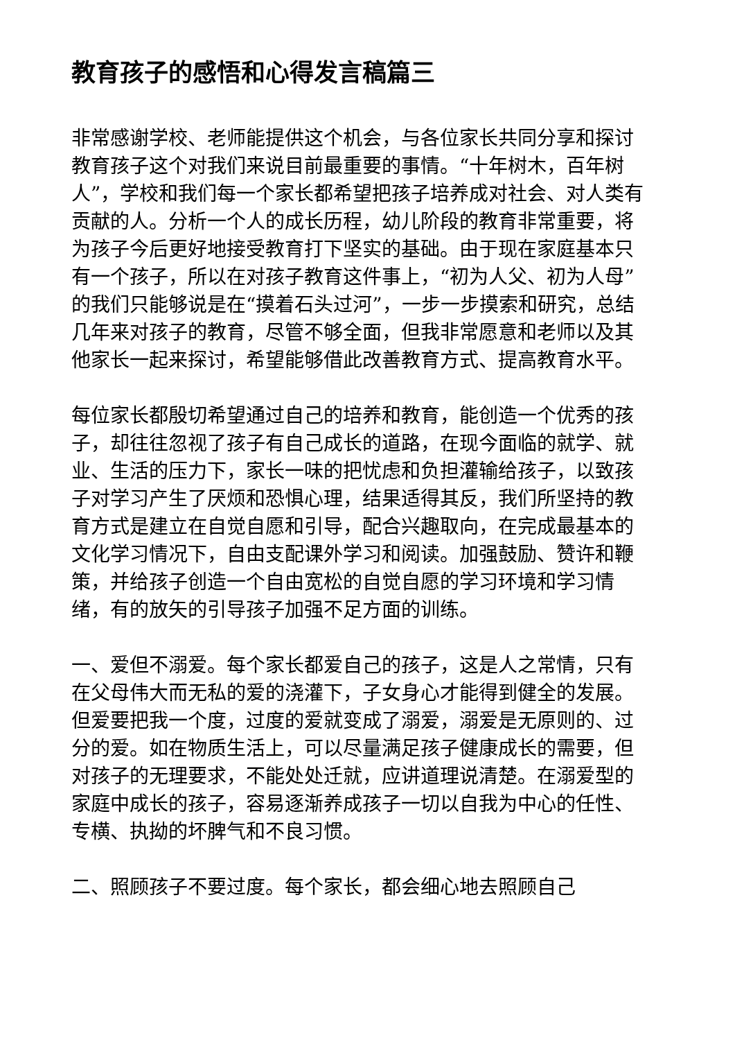教育孩子的感悟和心得发言稿篇三
非常感谢学校、老师能提供这个机会，与各位家长共同分享和探讨教育孩子这个对我们来说目前最重要的事情。“十年树木，百年树人”，学校和我们每一个家长都希望把孩子培养成对社会、对人类有贡献的人。分析一个人的成长历程，幼儿阶段的教育非常重要，将为孩子今后更好地接受教育打下坚实的基础。由于现在家庭基本只有一个孩子，所以在对孩子教育这件事上，“初为人父、初为人母”的我们只能够说是在“摸着石头过河”，一步一步摸索和研究，总结几年来对孩子的教育，尽管不够全面，但我非常愿意和老师以及其他家长一起来探讨，希望能够借此改善教育方式、提高教育水平。
每位家长都殷切希望通过自己的培养和教育，能创造一个优秀的孩子，却往往忽视了孩子有自己成长的道路，在现今面临的就学、就业、生活的压力下，家长一味的把忧虑和负担灌输给孩子，以致孩子对学习产生了厌烦和恐惧心理，结果适得其反，我们所坚持的教育方式是建立在自觉自愿和引导，配合兴趣取向，在完成最基本的文化学习情况下，自由支配课外学习和阅读。加强鼓励、赞许和鞭策，并给孩子创造一个自由宽松的自觉自愿的学习环境和学习情绪，有的放矢的引导孩子加强不足方面的训练。
一、爱但不溺爱。每个家长都爱自己的孩子，这是人之常情，只有在父母伟大而无私的爱的浇灌下，子女身心才能得到健全的发展。但爱要把我一个度，过度的爱就变成了溺爱，溺爱是无原则的、过分的爱。如在物质生活上，可以尽量满足孩子健康成长的需要，但对孩子的无理要求，不能处处迁就，应讲道理说清楚。在溺爱型的家庭中成长的孩子，容易逐渐养成孩子一切以自我为中心的任性、专横、执拗的坏脾气和不良习惯。
二、照顾孩子不要过度。每个家长，都会细心地去照顾自己